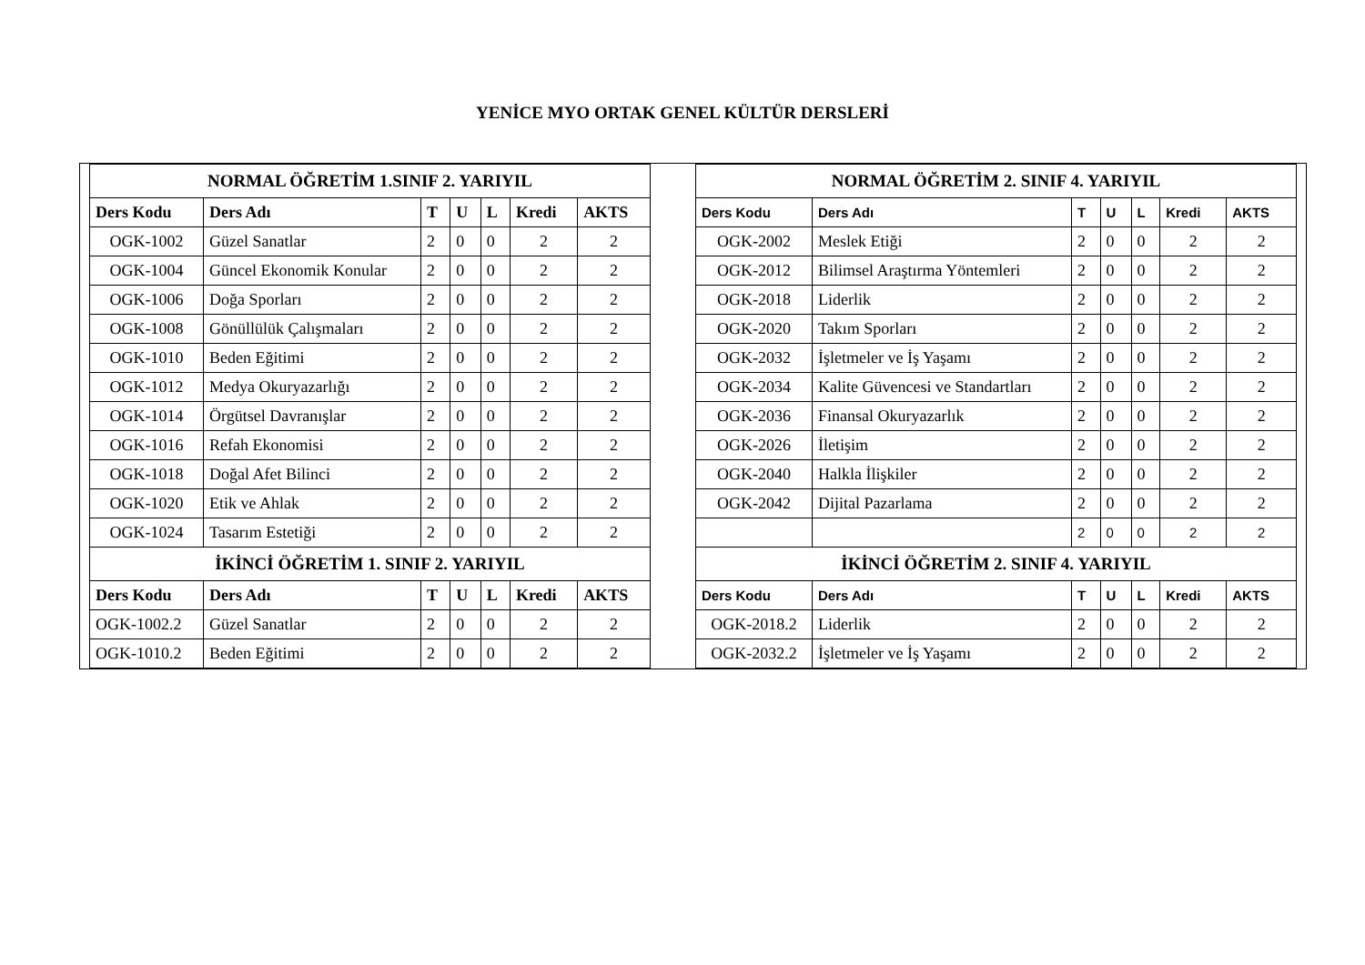YENİCE MYO ORTAK GENEL KÜLTÜR DERSLERİ
| NORMAL ÖĞRETİM 1.SINIF 2. YARIYIL | | | | | | |
| --- | --- | --- | --- | --- | --- | --- |
| Ders Kodu | Ders Adı | T | U | L | Kredi | AKTS |
| OGK-1002 | Güzel Sanatlar | 2 | 0 | 0 | 2 | 2 |
| OGK-1004 | Güncel Ekonomik Konular | 2 | 0 | 0 | 2 | 2 |
| OGK-1006 | Doğa Sporları | 2 | 0 | 0 | 2 | 2 |
| OGK-1008 | Gönüllülük Çalışmaları | 2 | 0 | 0 | 2 | 2 |
| OGK-1010 | Beden Eğitimi | 2 | 0 | 0 | 2 | 2 |
| OGK-1012 | Medya Okuryazarlığı | 2 | 0 | 0 | 2 | 2 |
| OGK-1014 | Örgütsel Davranışlar | 2 | 0 | 0 | 2 | 2 |
| OGK-1016 | Refah Ekonomisi | 2 | 0 | 0 | 2 | 2 |
| OGK-1018 | Doğal Afet Bilinci | 2 | 0 | 0 | 2 | 2 |
| OGK-1020 | Etik ve Ahlak | 2 | 0 | 0 | 2 | 2 |
| OGK-1024 | Tasarım Estetiği | 2 | 0 | 0 | 2 | 2 |
| İKİNCİ ÖĞRETİM 1. SINIF 2. YARIYIL | | | | | | |
| Ders Kodu | Ders Adı | T | U | L | Kredi | AKTS |
| OGK-1002.2 | Güzel Sanatlar | 2 | 0 | 0 | 2 | 2 |
| OGK-1010.2 | Beden Eğitimi | 2 | 0 | 0 | 2 | 2 |
| NORMAL ÖĞRETİM 2. SINIF 4. YARIYIL | | | | | | |
| --- | --- | --- | --- | --- | --- | --- |
| Ders Kodu | Ders Adı | T | U | L | Kredi | AKTS |
| OGK-2002 | Meslek Etiği | 2 | 0 | 0 | 2 | 2 |
| OGK-2012 | Bilimsel Araştırma Yöntemleri | 2 | 0 | 0 | 2 | 2 |
| OGK-2018 | Liderlik | 2 | 0 | 0 | 2 | 2 |
| OGK-2020 | Takım Sporları | 2 | 0 | 0 | 2 | 2 |
| OGK-2032 | İşletmeler ve İş Yaşamı | 2 | 0 | 0 | 2 | 2 |
| OGK-2034 | Kalite Güvencesi ve Standartları | 2 | 0 | 0 | 2 | 2 |
| OGK-2036 | Finansal Okuryazarlık | 2 | 0 | 0 | 2 | 2 |
| OGK-2026 | İletişim | 2 | 0 | 0 | 2 | 2 |
| OGK-2040 | Halkla İlişkiler | 2 | 0 | 0 | 2 | 2 |
| OGK-2042 | Dijital Pazarlama | 2 | 0 | 0 | 2 | 2 |
| | | 2 | 0 | 0 | 2 | 2 |
| İKİNCİ ÖĞRETİM 2. SINIF 4. YARIYIL | | | | | | |
| Ders Kodu | Ders Adı | T | U | L | Kredi | AKTS |
| OGK-2018.2 | Liderlik | 2 | 0 | 0 | 2 | 2 |
| OGK-2032.2 | İşletmeler ve İş Yaşamı | 2 | 0 | 0 | 2 | 2 |